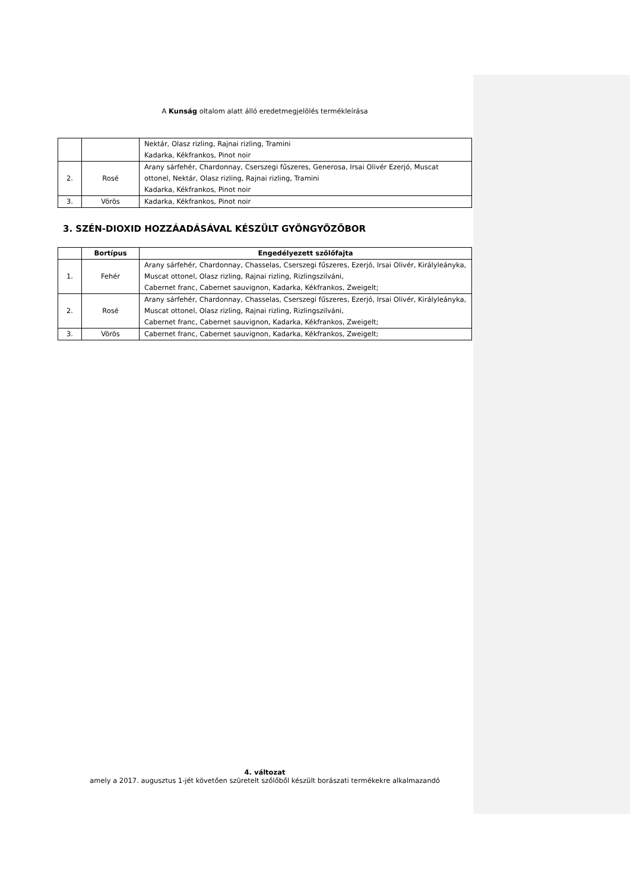A Kunság oltalom alatt álló eredetmegjelölés termékleírása
| | | Nektár, Olasz rizling, Rajnai rizling, Tramini Kadarka, Kékfrankos, Pinot noir |
| 2. | Rosé | Arany sárfehér, Chardonnay, Cserszegi fűszeres, Generosa, Irsai Olivér Ezerjó, Muscat ottonel, Nektár, Olasz rizling, Rajnai rizling, Tramini Kadarka, Kékfrankos, Pinot noir |
| 3. | Vörös | Kadarka, Kékfrankos, Pinot noir |
3. SZÉN-DIOXID HOZZÁADÁSÁVAL KÉSZÜLT GYÖNGYÖZŐBOR
| | Bortípus | Engedélyezett szőlőfajta |
| --- | --- | --- |
| 1. | Fehér | Arany sárfehér, Chardonnay, Chasselas, Cserszegi fűszeres, Ezerjó, Irsai Olivér, Királyleányka, Muscat ottonel, Olasz rizling, Rajnai rizling, Rizlingszilváni, Cabernet franc, Cabernet sauvignon, Kadarka, Kékfrankos, Zweigelt; |
| 2. | Rosé | Arany sárfehér, Chardonnay, Chasselas, Cserszegi fűszeres, Ezerjó, Irsai Olivér, Királyleányka, Muscat ottonel, Olasz rizling, Rajnai rizling, Rizlingszilváni, Cabernet franc, Cabernet sauvignon, Kadarka, Kékfrankos, Zweigelt; |
| 3. | Vörös | Cabernet franc, Cabernet sauvignon, Kadarka, Kékfrankos, Zweigelt; |
4. változat
amely a 2017. augusztus 1-jét követően szüretelt szőlőből készült borászati termékekre alkalmazandó